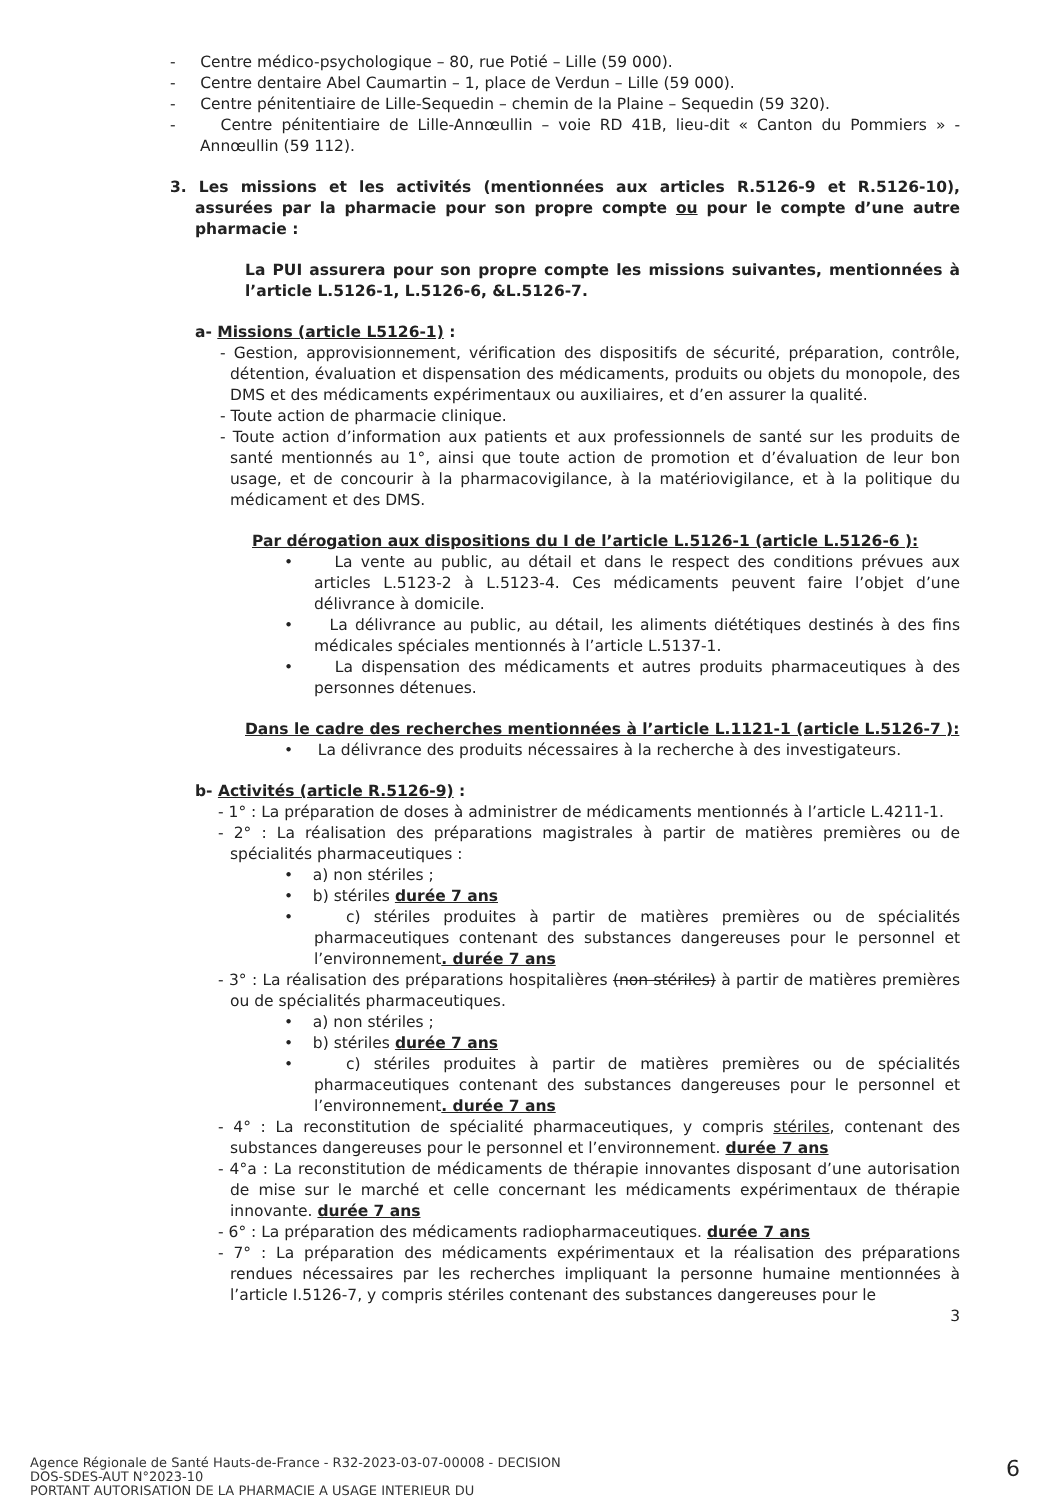- Centre médico-psychologique – 80, rue Potié – Lille (59 000).
- Centre dentaire Abel Caumartin – 1, place de Verdun – Lille (59 000).
- Centre pénitentiaire de Lille-Sequedin – chemin de la Plaine – Sequedin (59 320).
- Centre pénitentiaire de Lille-Annœullin – voie RD 41B, lieu-dit « Canton du Pommiers » - Annœullin (59 112).
3. Les missions et les activités (mentionnées aux articles R.5126-9 et R.5126-10), assurées par la pharmacie pour son propre compte ou pour le compte d’une autre pharmacie :
La PUI assurera pour son propre compte les missions suivantes, mentionnées à l’article L.5126-1, L.5126-6, &L.5126-7.
a- Missions (article L5126-1) :
- Gestion, approvisionnement, vérification des dispositifs de sécurité, préparation, contrôle, détention, évaluation et dispensation des médicaments, produits ou objets du monopole, des DMS et des médicaments expérimentaux ou auxiliaires, et d’en assurer la qualité.
- Toute action de pharmacie clinique.
- Toute action d’information aux patients et aux professionnels de santé sur les produits de santé mentionnés au 1°, ainsi que toute action de promotion et d’évaluation de leur bon usage, et de concourir à la pharmacovigilance, à la matériovigilance, et à la politique du médicament et des DMS.
Par dérogation aux dispositions du I de l’article L.5126-1 (article L.5126-6 ):
• La vente au public, au détail et dans le respect des conditions prévues aux articles L.5123-2 à L.5123-4. Ces médicaments peuvent faire l’objet d’une délivrance à domicile.
• La délivrance au public, au détail, les aliments diététiques destinés à des fins médicales spéciales mentionnés à l’article L.5137-1.
• La dispensation des médicaments et autres produits pharmaceutiques à des personnes détenues.
Dans le cadre des recherches mentionnées à l’article L.1121-1 (article L.5126-7 ):
• La délivrance des produits nécessaires à la recherche à des investigateurs.
b- Activités (article R.5126-9) :
- 1° : La préparation de doses à administrer de médicaments mentionnés à l’article L.4211-1.
- 2° : La réalisation des préparations magistrales à partir de matières premières ou de spécialités pharmaceutiques :
• a) non stériles ;
• b) stériles durée 7 ans
• c) stériles produites à partir de matières premières ou de spécialités pharmaceutiques contenant des substances dangereuses pour le personnel et l’environnement. durée 7 ans
- 3° : La réalisation des préparations hospitalières (non stériles) à partir de matières premières ou de spécialités pharmaceutiques.
• a) non stériles ;
• b) stériles durée 7 ans
• c) stériles produites à partir de matières premières ou de spécialités pharmaceutiques contenant des substances dangereuses pour le personnel et l’environnement. durée 7 ans
- 4° : La reconstitution de spécialité pharmaceutiques, y compris stériles, contenant des substances dangereuses pour le personnel et l’environnement. durée 7 ans
- 4°a : La reconstitution de médicaments de thérapie innovantes disposant d’une autorisation de mise sur le marché et celle concernant les médicaments expérimentaux de thérapie innovante. durée 7 ans
- 6° : La préparation des médicaments radiopharmaceutiques. durée 7 ans
- 7° : La préparation des médicaments expérimentaux et la réalisation des préparations rendues nécessaires par les recherches impliquant la personne humaine mentionnées à l’article I.5126-7, y compris stériles contenant des substances dangereuses pour le
3
Agence Régionale de Santé Hauts-de-France - R32-2023-03-07-00008 - DECISION
DOS-SDES-AUT N°2023-10
PORTANT AUTORISATION DE LA PHARMACIE A USAGE INTERIEUR DU
6